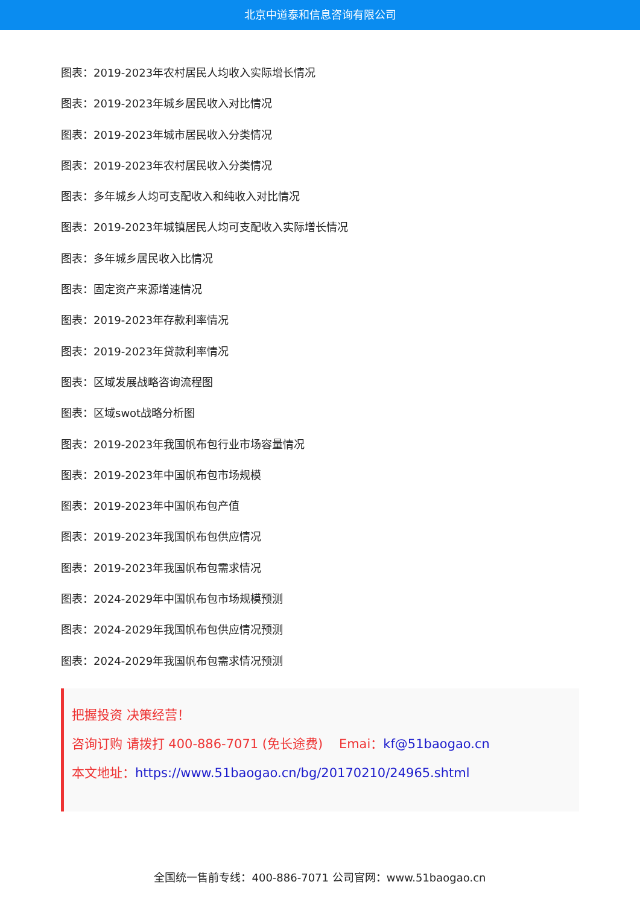北京中道泰和信息咨询有限公司
图表：2019-2023年农村居民人均收入实际增长情况
图表：2019-2023年城乡居民收入对比情况
图表：2019-2023年城市居民收入分类情况
图表：2019-2023年农村居民收入分类情况
图表：多年城乡人均可支配收入和纯收入对比情况
图表：2019-2023年城镇居民人均可支配收入实际增长情况
图表：多年城乡居民收入比情况
图表：固定资产来源增速情况
图表：2019-2023年存款利率情况
图表：2019-2023年贷款利率情况
图表：区域发展战略咨询流程图
图表：区域swot战略分析图
图表：2019-2023年我国帆布包行业市场容量情况
图表：2019-2023年中国帆布包市场规模
图表：2019-2023年中国帆布包产值
图表：2019-2023年我国帆布包供应情况
图表：2019-2023年我国帆布包需求情况
图表：2024-2029年中国帆布包市场规模预测
图表：2024-2029年我国帆布包供应情况预测
图表：2024-2029年我国帆布包需求情况预测
把握投资 决策经营！
咨询订购 请拨打 400-886-7071 (免长途费) Emai：kf@51baogao.cn
本文地址：https://www.51baogao.cn/bg/20170210/24965.shtml
全国统一售前专线：400-886-7071 公司官网：www.51baogao.cn